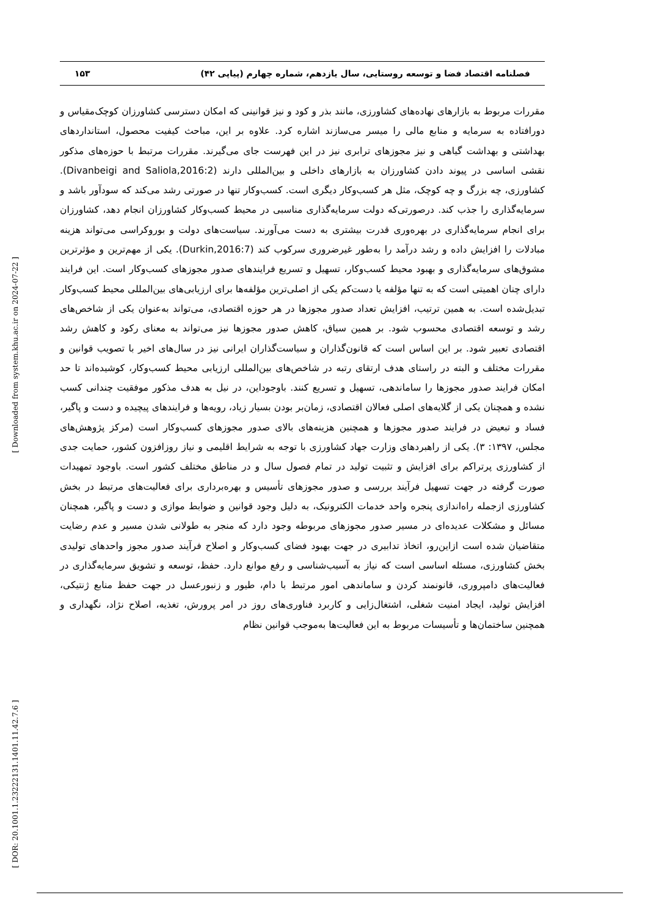فصلنامه اقتصاد فضا و توسعه روستایی، سال یازدهم، شماره چهارم (پیاپی ۴۲) ۱۵۳
مقررات مربوط به بازارهای نهاده‌های کشاورزی، مانند بذر و کود و نیز قوانینی که امکان دسترسی کشاورزان کوچک‌مقیاس و دورافتاده به سرمایه و منابع مالی را میسر می‌سازند اشاره کرد. علاوه بر این، مباحث کیفیت محصول، استانداردهای بهداشتی و بهداشت گیاهی و نیز مجوزهای ترابری نیز در این فهرست جای می‌گیرند. مقررات مرتبط با حوزه‌های مذکور نقشی اساسی در پیوند دادن کشاورزان به بازارهای داخلی و بین‌المللی دارند (Divanbeigi and Saliola,2016:2). کشاورزی، چه بزرگ و چه کوچک، مثل هر کسب‌وکار دیگری است. کسب‌وکار تنها در صورتی رشد می‌کند که سودآور باشد و سرمایه‌گذاری را جذب کند. درصورتی‌که دولت سرمایه‌گذاری مناسبی در محیط کسب‌وکار کشاورزان انجام دهد، کشاورزان برای انجام سرمایه‌گذاری در بهره‌وری قدرت بیشتری به دست می‌آورند. سیاست‌های دولت و بوروکراسی می‌تواند هزینه مبادلات را افزایش داده و رشد درآمد را به‌طور غیرضروری سرکوب کند (Durkin,2016:7). یکی از مهم‌ترین و مؤثرترین مشوق‌های سرمایه‌گذاری و بهبود محیط کسب‌وکار، تسهیل و تسریع فرایندهای صدور مجوزهای کسب‌وکار است. این فرایند دارای چنان اهمیتی است که به تنها مؤلفه یا دست‌کم یکی از اصلی‌ترین مؤلفه‌ها برای ارزیابی‌های بین‌المللی محیط کسب‌وکار تبدیل‌شده است. به همین ترتیب، افزایش تعداد صدور مجوزها در هر حوزه اقتصادی، می‌تواند به‌عنوان یکی از شاخص‌های رشد و توسعه اقتصادی محسوب شود. بر همین سیاق، کاهش صدور مجوزها نیز می‌تواند به معنای رکود و کاهش رشد اقتصادی تعبیر شود. بر این اساس است که قانون‌گذاران و سیاست‌گذاران ایرانی نیز در سال‌های اخیر با تصویب قوانین و مقررات مختلف و البته در راستای هدف ارتقای رتبه در شاخص‌های بین‌المللی ارزیابی محیط کسب‌وکار، کوشیده‌اند تا حد امکان فرایند صدور مجوزها را ساماندهی، تسهیل و تسریع کنند. باوجوداین، در نیل به هدف مذکور موفقیت چندانی کسب نشده و همچنان یکی از گلایه‌های اصلی فعالان اقتصادی، زمان‌بر بودن بسیار زیاد، رویه‌ها و فرایندهای پیچیده و دست و پاگیر، فساد و تبعیض در فرایند صدور مجوزها و همچنین هزینه‌های بالای صدور مجوزهای کسب‌وکار است (مرکز پژوهش‌های مجلس، ۱۳۹۷: ۳). یکی از راهبردهای وزارت جهاد کشاورزی با توجه به شرایط اقلیمی و نیاز روزافزون کشور، حمایت جدی از کشاورزی پرتراکم برای افزایش و تثبیت تولید در تمام فصول سال و در مناطق مختلف کشور است. باوجود تمهیدات صورت گرفته در جهت تسهیل فرآیند بررسی و صدور مجوزهای تأسیس و بهره‌برداری برای فعالیت‌های مرتبط در بخش کشاورزی ازجمله راه‌اندازی پنجره واحد خدمات الکترونیک، به دلیل وجود قوانین و ضوابط موازی و دست و پاگیر، همچنان مسائل و مشکلات عدیده‌ای در مسیر صدور مجوزهای مربوطه وجود دارد که منجر به طولانی شدن مسیر و عدم رضایت متقاضیان شده است ازاین‌رو، اتخاذ تدابیری در جهت بهبود فضای کسب‌وکار و اصلاح فرآیند صدور مجوز واحدهای تولیدی بخش کشاورزی، مسئله اساسی است که نیاز به آسیب‌شناسی و رفع موانع دارد. حفظ، توسعه و تشویق سرمایه‌گذاری در فعالیت‌های دامپروری، قانونمند کردن و ساماندهی امور مرتبط با دام، طیور و زنبورعسل در جهت حفظ منابع ژنتیکی، افزایش تولید، ایجاد امنیت شغلی، اشتغال‌زایی و کاربرد فناوری‌های روز در امر پرورش، تغذیه، اصلاح نژاد، نگهداری و همچنین ساختمان‌ها و تأسیسات مربوط به این فعالیت‌ها به‌موجب قوانین نظام
[ Downloaded from system.khu.ac.ir on 2024-07-22 ]
[ DOR: 20.1001.1.23222131.1401.11.42.7.6 ]